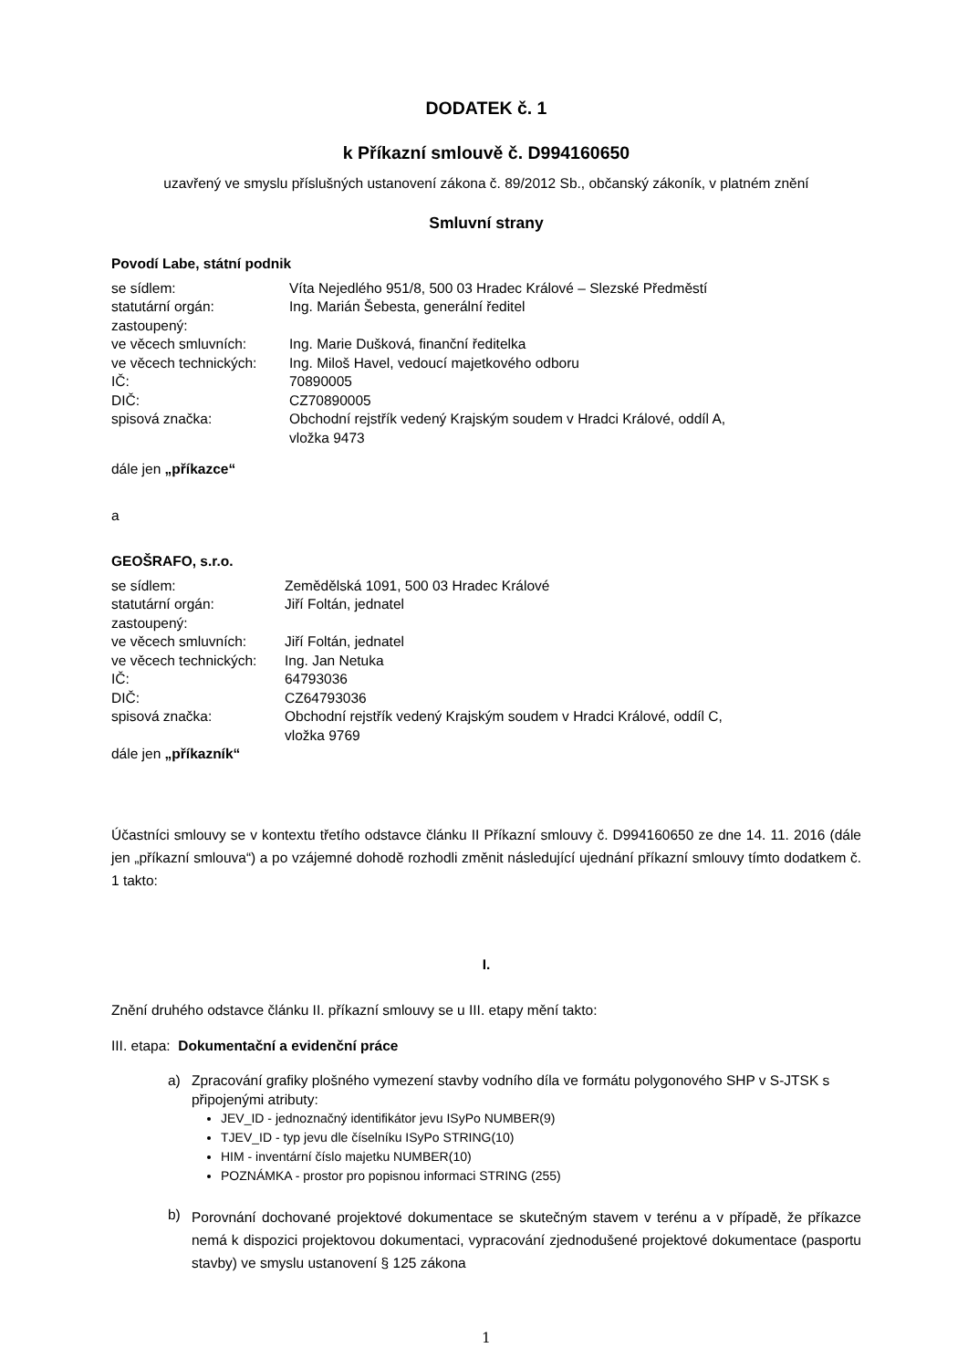DODATEK č. 1
k Příkazní smlouvě č. D994160650
uzavřený ve smyslu příslušných ustanovení zákona č. 89/2012 Sb., občanský zákoník, v platném znění
Smluvní strany
Povodí Labe, státní podnik
se sídlem: Víta Nejedlého 951/8, 500 03 Hradec Králové – Slezské Předměstí
statutární orgán: Ing. Marián Šebesta, generální ředitel
zastoupený:
ve věcech smluvních: Ing. Marie Dušková, finanční ředitelka
ve věcech technických: Ing. Miloš Havel, vedoucí majetkového odboru
IČ: 70890005
DIČ: CZ70890005
spisová značka: Obchodní rejstřík vedený Krajským soudem v Hradci Králové, oddíl A,
vložka 9473
dále jen „příkazce“
a
GEOŠRAFO, s.r.o.
se sídlem: Zemědělská 1091, 500 03 Hradec Králové
statutární orgán: Jiří Foltán, jednatel
zastoupený:
ve věcech smluvních: Jiří Foltán, jednatel
ve věcech technických: Ing. Jan Netuka
IČ: 64793036
DIČ: CZ64793036
spisová značka: Obchodní rejstřík vedený Krajským soudem v Hradci Králové, oddíl C,
vložka 9769
dále jen „příkazník“
Účastníci smlouvy se v kontextu třetího odstavce článku II Příkazní smlouvy č. D994160650 ze dne 14. 11. 2016 (dále jen „příkazní smlouva“) a po vzájemné dohodě rozhodli změnit následující ujednání příkazní smlouvy tímto dodatkem č. 1 takto:
I.
Znění druhého odstavce článku II. příkazní smlouvy se u III. etapy mění takto:
III. etapa: Dokumentační a evidenční práce
a) Zpracování grafiky plošného vymezení stavby vodního díla ve formátu polygonového SHP v S-JTSK s připojenými atributy:
JEV_ID - jednoznačný identifikátor jevu ISyPo NUMBER(9)
TJEV_ID - typ jevu dle číselníku ISyPo STRING(10)
HIM - inventární číslo majetku NUMBER(10)
POZNÁMKA - prostor pro popisnou informaci STRING (255)
b) Porovnání dochované projektové dokumentace se skutečným stavem v terénu a v případě, že příkazce nemá k dispozici projektovou dokumentaci, vypracování zjednodušené projektové dokumentace (pasportu stavby) ve smyslu ustanovení § 125 zákona
1